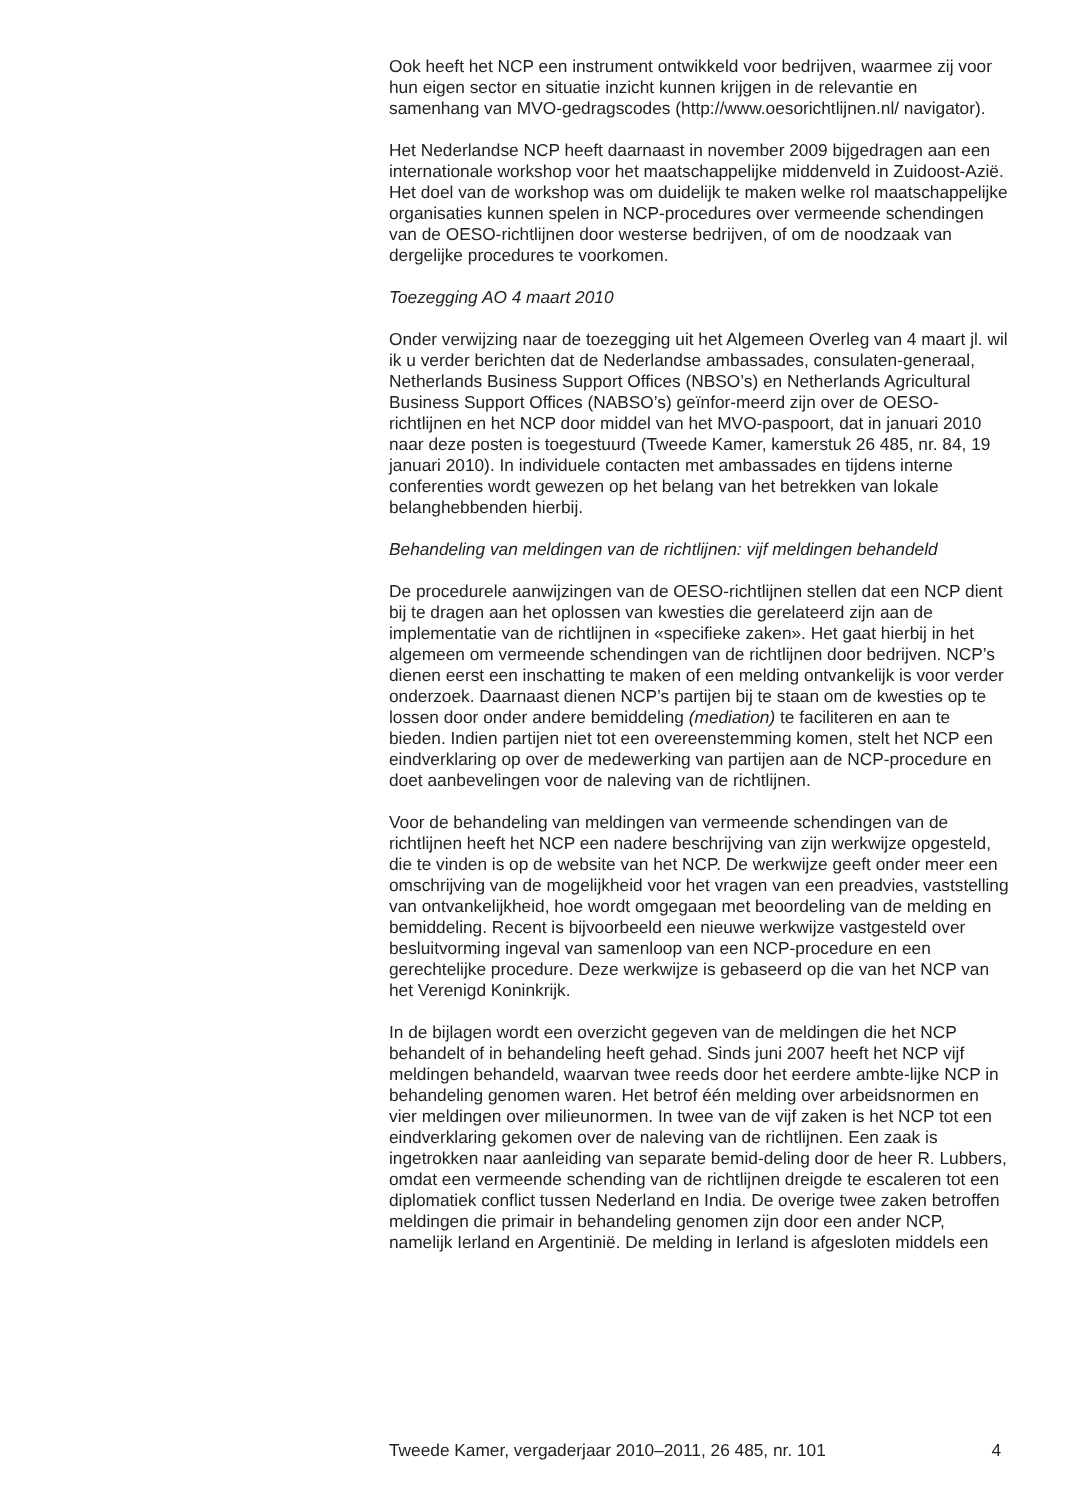Ook heeft het NCP een instrument ontwikkeld voor bedrijven, waarmee zij voor hun eigen sector en situatie inzicht kunnen krijgen in de relevantie en samenhang van MVO-gedragscodes (http://www.oesorichtlijnen.nl/ navigator).
Het Nederlandse NCP heeft daarnaast in november 2009 bijgedragen aan een internationale workshop voor het maatschappelijke middenveld in Zuidoost-Azië. Het doel van de workshop was om duidelijk te maken welke rol maatschappelijke organisaties kunnen spelen in NCP-procedures over vermeende schendingen van de OESO-richtlijnen door westerse bedrijven, of om de noodzaak van dergelijke procedures te voorkomen.
Toezegging AO 4 maart 2010
Onder verwijzing naar de toezegging uit het Algemeen Overleg van 4 maart jl. wil ik u verder berichten dat de Nederlandse ambassades, consulaten-generaal, Netherlands Business Support Offices (NBSO’s) en Netherlands Agricultural Business Support Offices (NABSO’s) geïnfor-meerd zijn over de OESO-richtlijnen en het NCP door middel van het MVO-paspoort, dat in januari 2010 naar deze posten is toegestuurd (Tweede Kamer, kamerstuk 26 485, nr. 84, 19 januari 2010). In individuele contacten met ambassades en tijdens interne conferenties wordt gewezen op het belang van het betrekken van lokale belanghebbenden hierbij.
Behandeling van meldingen van de richtlijnen: vijf meldingen behandeld
De procedurele aanwijzingen van de OESO-richtlijnen stellen dat een NCP dient bij te dragen aan het oplossen van kwesties die gerelateerd zijn aan de implementatie van de richtlijnen in «specifieke zaken». Het gaat hierbij in het algemeen om vermeende schendingen van de richtlijnen door bedrijven. NCP’s dienen eerst een inschatting te maken of een melding ontvankelijk is voor verder onderzoek. Daarnaast dienen NCP’s partijen bij te staan om de kwesties op te lossen door onder andere bemiddeling (mediation) te faciliteren en aan te bieden. Indien partijen niet tot een overeenstemming komen, stelt het NCP een eindverklaring op over de medewerking van partijen aan de NCP-procedure en doet aanbevelingen voor de naleving van de richtlijnen.
Voor de behandeling van meldingen van vermeende schendingen van de richtlijnen heeft het NCP een nadere beschrijving van zijn werkwijze opgesteld, die te vinden is op de website van het NCP. De werkwijze geeft onder meer een omschrijving van de mogelijkheid voor het vragen van een preadvies, vaststelling van ontvankelijkheid, hoe wordt omgegaan met beoordeling van de melding en bemiddeling. Recent is bijvoorbeeld een nieuwe werkwijze vastgesteld over besluitvorming ingeval van samenloop van een NCP-procedure en een gerechtelijke procedure. Deze werkwijze is gebaseerd op die van het NCP van het Verenigd Koninkrijk.
In de bijlagen wordt een overzicht gegeven van de meldingen die het NCP behandelt of in behandeling heeft gehad. Sinds juni 2007 heeft het NCP vijf meldingen behandeld, waarvan twee reeds door het eerdere ambte-lijke NCP in behandeling genomen waren. Het betrof één melding over arbeidsnormen en vier meldingen over milieunormen. In twee van de vijf zaken is het NCP tot een eindverklaring gekomen over de naleving van de richtlijnen. Een zaak is ingetrokken naar aanleiding van separate bemid-deling door de heer R. Lubbers, omdat een vermeende schending van de richtlijnen dreigde te escaleren tot een diplomatiek conflict tussen Nederland en India. De overige twee zaken betroffen meldingen die primair in behandeling genomen zijn door een ander NCP, namelijk Ierland en Argentinië. De melding in Ierland is afgesloten middels een
Tweede Kamer, vergaderjaar 2010–2011, 26 485, nr. 101 4